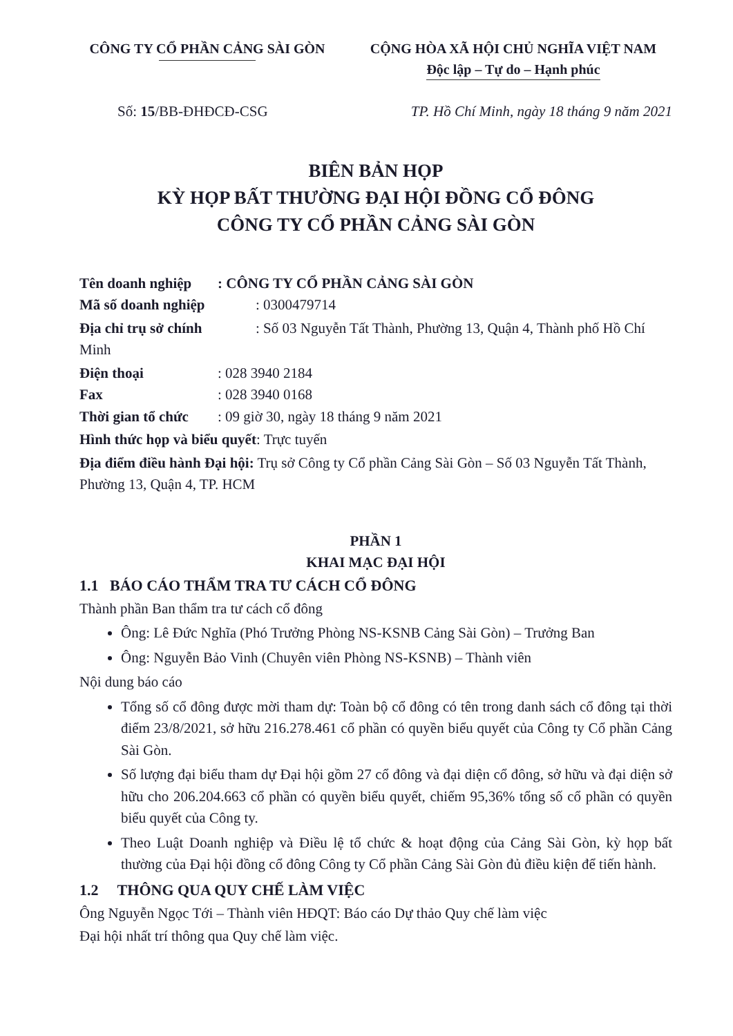CÔNG TY CỔ PHẦN CẢNG SÀI GÒN CỘNG HÒA XÃ HỘI CHỦ NGHĨA VIỆT NAM
Độc lập – Tự do – Hạnh phúc
Số: 15/BB-ĐHĐCĐ-CSG TP. Hồ Chí Minh, ngày 18 tháng 9 năm 2021
BIÊN BẢN HỌP
KỲ HỌP BẤT THƯỜNG ĐẠI HỘI ĐỒNG CỔ ĐÔNG
CÔNG TY CỔ PHẦN CẢNG SÀI GÒN
Tên doanh nghiệp: CÔNG TY CỔ PHẦN CẢNG SÀI GÒN
Mã số doanh nghiệp: 0300479714
Địa chỉ trụ sở chính: Số 03 Nguyễn Tất Thành, Phường 13, Quận 4, Thành phố Hồ Chí Minh
Điện thoại: 028 3940 2184
Fax: 028 3940 0168
Thời gian tổ chức: 09 giờ 30, ngày 18 tháng 9 năm 2021
Hình thức họp và biểu quyết: Trực tuyến
Địa điểm điều hành Đại hội: Trụ sở Công ty Cổ phần Cảng Sài Gòn – Số 03 Nguyễn Tất Thành, Phường 13, Quận 4, TP. HCM
PHẦN 1
KHAI MẠC ĐẠI HỘI
1.1 BÁO CÁO THẨM TRA TƯ CÁCH CỔ ĐÔNG
Thành phần Ban thẩm tra tư cách cổ đông
Ông: Lê Đức Nghĩa (Phó Trưởng Phòng NS-KSNB Cảng Sài Gòn) – Trưởng Ban
Ông: Nguyễn Bảo Vinh (Chuyên viên Phòng NS-KSNB) – Thành viên
Nội dung báo cáo
Tổng số cổ đông được mời tham dự: Toàn bộ cổ đông có tên trong danh sách cổ đông tại thời điểm 23/8/2021, sở hữu 216.278.461 cổ phần có quyền biểu quyết của Công ty Cổ phần Cảng Sài Gòn.
Số lượng đại biểu tham dự Đại hội gồm 27 cổ đông và đại diện cổ đông, sở hữu và đại diện sở hữu cho 206.204.663 cổ phần có quyền biểu quyết, chiếm 95,36% tổng số cổ phần có quyền biểu quyết của Công ty.
Theo Luật Doanh nghiệp và Điều lệ tổ chức & hoạt động của Cảng Sài Gòn, kỳ họp bất thường của Đại hội đồng cổ đông Công ty Cổ phần Cảng Sài Gòn đủ điều kiện để tiến hành.
1.2 THÔNG QUA QUY CHẾ LÀM VIỆC
Ông Nguyễn Ngọc Tới – Thành viên HĐQT: Báo cáo Dự thảo Quy chế làm việc
Đại hội nhất trí thông qua Quy chế làm việc.